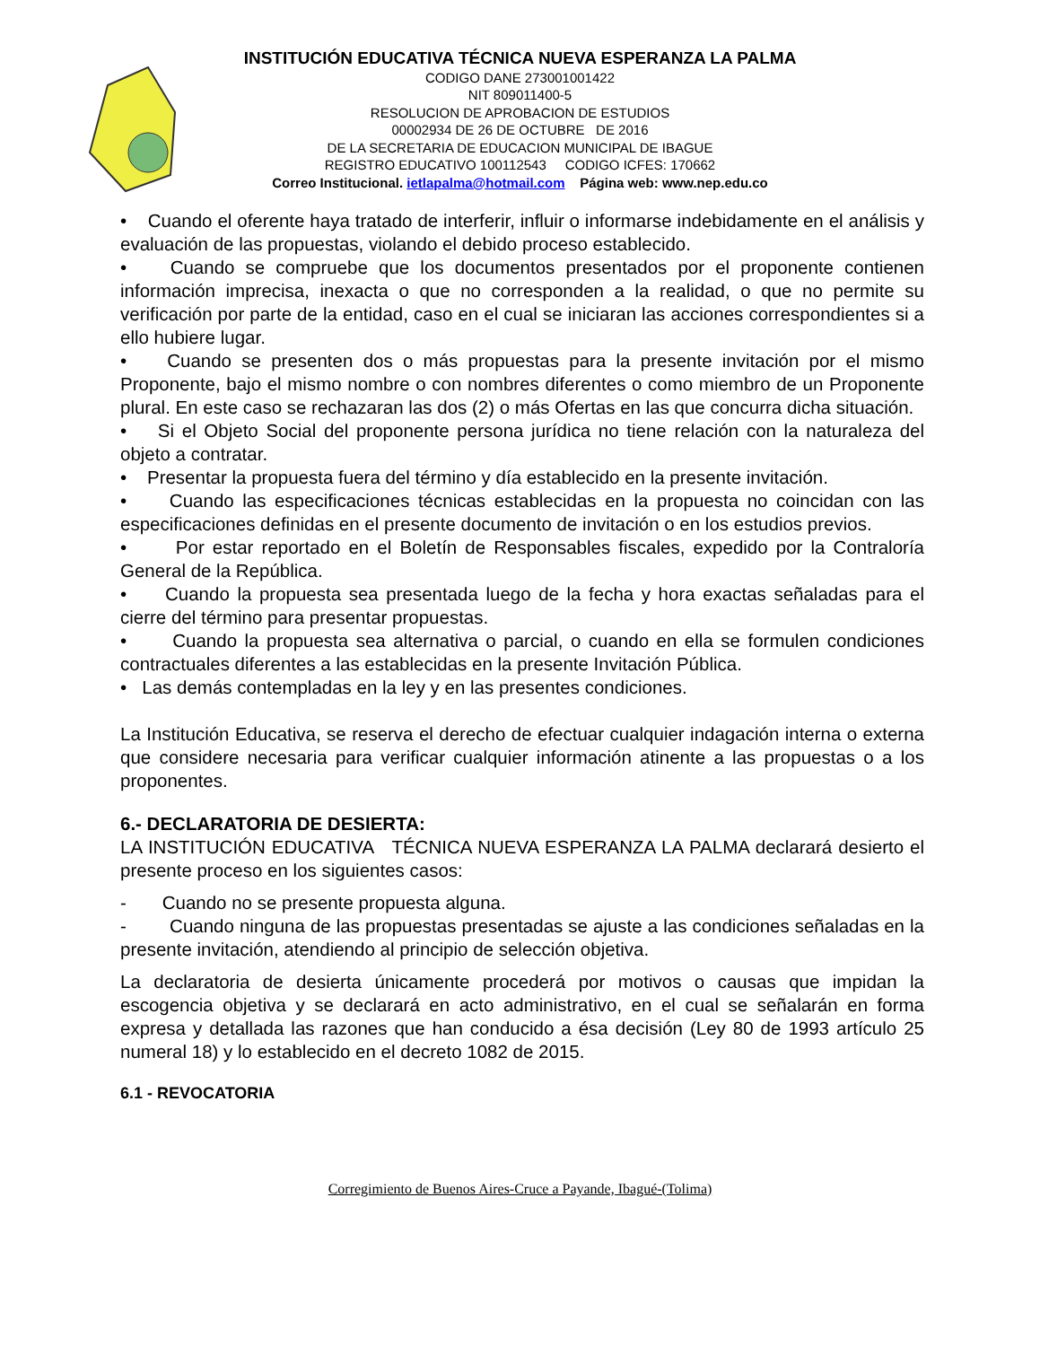INSTITUCIÓN EDUCATIVA TÉCNICA NUEVA ESPERANZA LA PALMA
CODIGO DANE 273001001422
NIT 809011400-5
RESOLUCION DE APROBACION DE ESTUDIOS
00002934 DE 26 DE OCTUBRE DE 2016
DE LA SECRETARIA DE EDUCACION MUNICIPAL DE IBAGUE
REGISTRO EDUCATIVO 100112543 CODIGO ICFES: 170662
Correo Institucional. ietlapalma@hotmail.com Página web: www.nep.edu.co
• Cuando el oferente haya tratado de interferir, influir o informarse indebidamente en el análisis y evaluación de las propuestas, violando el debido proceso establecido.
• Cuando se compruebe que los documentos presentados por el proponente contienen información imprecisa, inexacta o que no corresponden a la realidad, o que no permite su verificación por parte de la entidad, caso en el cual se iniciaran las acciones correspondientes si a ello hubiere lugar.
• Cuando se presenten dos o más propuestas para la presente invitación por el mismo Proponente, bajo el mismo nombre o con nombres diferentes o como miembro de un Proponente plural. En este caso se rechazaran las dos (2) o más Ofertas en las que concurra dicha situación.
• Si el Objeto Social del proponente persona jurídica no tiene relación con la naturaleza del objeto a contratar.
• Presentar la propuesta fuera del término y día establecido en la presente invitación.
• Cuando las especificaciones técnicas establecidas en la propuesta no coincidan con las especificaciones definidas en el presente documento de invitación o en los estudios previos.
• Por estar reportado en el Boletín de Responsables fiscales, expedido por la Contraloría General de la República.
• Cuando la propuesta sea presentada luego de la fecha y hora exactas señaladas para el cierre del término para presentar propuestas.
• Cuando la propuesta sea alternativa o parcial, o cuando en ella se formulen condiciones contractuales diferentes a las establecidas en la presente Invitación Pública.
• Las demás contempladas en la ley y en las presentes condiciones.
La Institución Educativa, se reserva el derecho de efectuar cualquier indagación interna o externa que considere necesaria para verificar cualquier información atinente a las propuestas o a los proponentes.
6.- DECLARATORIA DE DESIERTA:
LA INSTITUCIÓN EDUCATIVA TÉCNICA NUEVA ESPERANZA LA PALMA declarará desierto el presente proceso en los siguientes casos:
- Cuando no se presente propuesta alguna.
- Cuando ninguna de las propuestas presentadas se ajuste a las condiciones señaladas en la presente invitación, atendiendo al principio de selección objetiva.
La declaratoria de desierta únicamente procederá por motivos o causas que impidan la escogencia objetiva y se declarará en acto administrativo, en el cual se señalarán en forma expresa y detallada las razones que han conducido a ésa decisión (Ley 80 de 1993 artículo 25 numeral 18) y lo establecido en el decreto 1082 de 2015.
6.1 - REVOCATORIA
Corregimiento de Buenos Aires-Cruce a Payande, Ibagué-(Tolima)